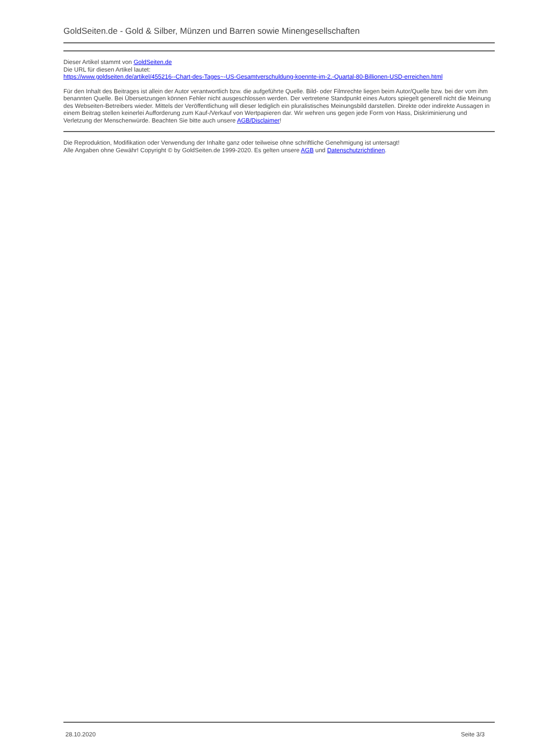GoldSeiten.de - Gold & Silber, Münzen und Barren sowie Minengesellschaften
Dieser Artikel stammt von GoldSeiten.de
Die URL für diesen Artikel lautet:
https://www.goldseiten.de/artikel/455216--Chart-des-Tages~-US-Gesamtverschuldung-koennte-im-2.-Quartal-80-Billionen-USD-erreichen.html
Für den Inhalt des Beitrages ist allein der Autor verantwortlich bzw. die aufgeführte Quelle. Bild- oder Filmrechte liegen beim Autor/Quelle bzw. bei der vom ihm benannten Quelle. Bei Übersetzungen können Fehler nicht ausgeschlossen werden. Der vertretene Standpunkt eines Autors spiegelt generell nicht die Meinung des Webseiten-Betreibers wieder. Mittels der Veröffentlichung will dieser lediglich ein pluralistisches Meinungsbild darstellen. Direkte oder indirekte Aussagen in einem Beitrag stellen keinerlei Aufforderung zum Kauf-/Verkauf von Wertpapieren dar. Wir wehren uns gegen jede Form von Hass, Diskriminierung und Verletzung der Menschenwürde. Beachten Sie bitte auch unsere AGB/Disclaimer!
Die Reproduktion, Modifikation oder Verwendung der Inhalte ganz oder teilweise ohne schriftliche Genehmigung ist untersagt!
Alle Angaben ohne Gewähr! Copyright © by GoldSeiten.de 1999-2020. Es gelten unsere AGB und Datenschutzrichtlinen.
28.10.2020 Seite 3/3